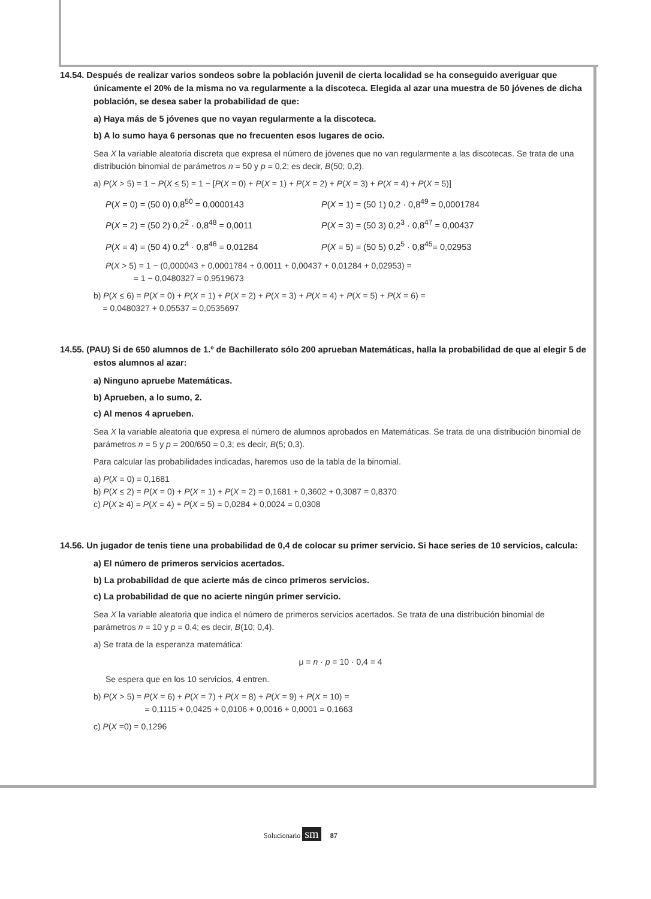14.54. Después de realizar varios sondeos sobre la población juvenil de cierta localidad se ha conseguido averiguar que únicamente el 20% de la misma no va regularmente a la discoteca. Elegida al azar una muestra de 50 jóvenes de dicha población, se desea saber la probabilidad de que:
a) Haya más de 5 jóvenes que no vayan regularmente a la discoteca.
b) A lo sumo haya 6 personas que no frecuenten esos lugares de ocio.
Sea X la variable aleatoria discreta que expresa el número de jóvenes que no van regularmente a las discotecas. Se trata de una distribución binomial de parámetros n = 50 y p = 0,2; es decir, B(50; 0,2).
a) P(X > 5) = 1 − P(X ≤ 5) = 1 − [P(X = 0) + P(X = 1) + P(X = 2) + P(X = 3) + P(X = 4) + P(X = 5)]
P(X = 0) = (50 0) 0,8<sup>50</sup> = 0,0000143 P(X = 1) = (50 1) 0,2 · 0,8<sup>49</sup> = 0,0001784
P(X = 2) = (50 2) 0,2<sup>2</sup> · 0,8<sup>48</sup> = 0,0011 P(X = 3) = (50 3) 0,2<sup>3</sup> · 0,8<sup>47</sup> = 0,00437
P(X = 4) = (50 4) 0,2<sup>4</sup> · 0,8<sup>46</sup> = 0,01284 P(X = 5) = (50 5) 0,2<sup>5</sup> · 0,8<sup>45</sup>= 0,02953
P(X > 5) = 1 − (0,000043 + 0,0001784 + 0,0011 + 0,00437 + 0,01284 + 0,02953) =
= 1 − 0,0480327 = 0,9519673
b) P(X ≤ 6) = P(X = 0) + P(X = 1) + P(X = 2) + P(X = 3) + P(X = 4) + P(X = 5) + P(X = 6) =
= 0,0480327 + 0,05537 = 0,0535697
14.55. (PAU) Si de 650 alumnos de 1.º de Bachillerato sólo 200 aprueban Matemáticas, halla la probabilidad de que al elegir 5 de estos alumnos al azar:
a) Ninguno apruebe Matemáticas.
b) Aprueben, a lo sumo, 2.
c) Al menos 4 aprueben.
Sea X la variable aleatoria que expresa el número de alumnos aprobados en Matemáticas. Se trata de una distribución binomial de parámetros n = 5 y p = 200/650 = 0,3; es decir, B(5; 0,3).
Para calcular las probabilidades indicadas, haremos uso de la tabla de la binomial.
a) P(X = 0) = 0,1681
b) P(X ≤ 2) = P(X = 0) + P(X = 1) + P(X = 2) = 0,1681 + 0,3602 + 0,3087 = 0,8370
c) P(X ≥ 4) = P(X = 4) + P(X = 5) = 0,0284 + 0,0024 = 0,0308
14.56. Un jugador de tenis tiene una probabilidad de 0,4 de colocar su primer servicio. Si hace series de 10 servicios, calcula:
a) El número de primeros servicios acertados.
b) La probabilidad de que acierte más de cinco primeros servicios.
c) La probabilidad de que no acierte ningún primer servicio.
Sea X la variable aleatoria que indica el número de primeros servicios acertados. Se trata de una distribución binomial de parámetros n = 10 y p = 0,4; es decir, B(10; 0,4).
a) Se trata de la esperanza matemática:
μ = n · p = 10 · 0,4 = 4
Se espera que en los 10 servicios, 4 entren.
b) P(X > 5) = P(X = 6) + P(X = 7) + P(X = 8) + P(X = 9) + P(X = 10) =
= 0,1115 + 0,0425 + 0,0106 + 0,0016 + 0,0001 = 0,1663
c) P(X =0) = 0,1296
Solucionario sm 87